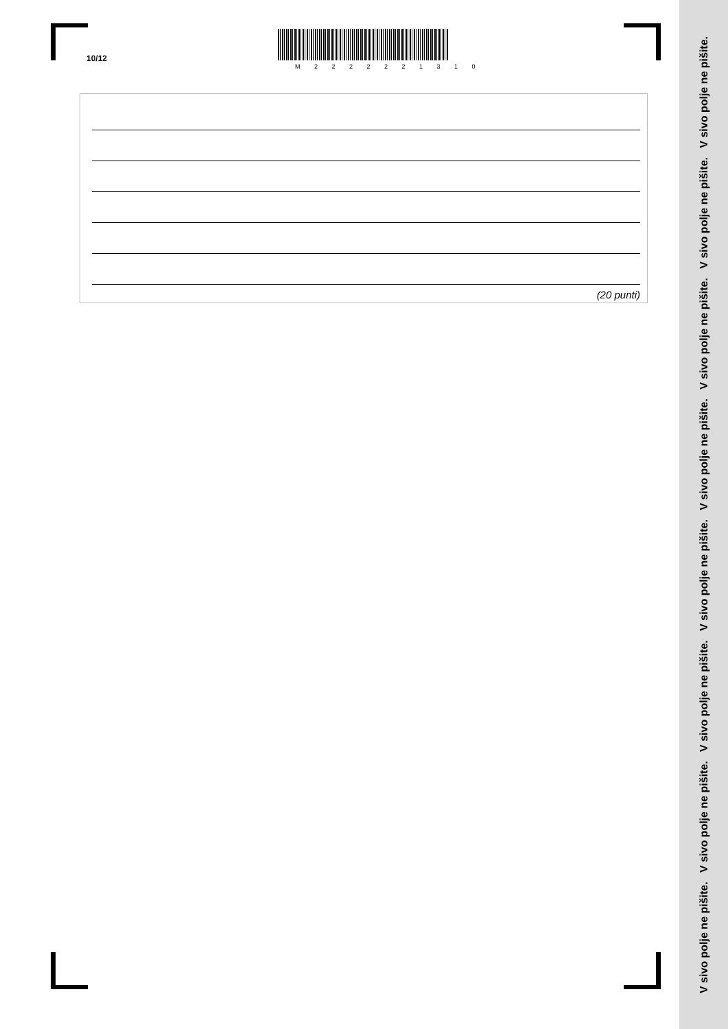10/12
M 2 2 2 2 2 2 1 3 1 0
(20 punti)
V sivo polje ne pišite. V sivo polje ne pišite. V sivo polje ne pišite. V sivo polje ne pišite. V sivo polje ne pišite. V sivo polje ne pišite. V sivo polje ne pišite. V sivo polje ne pišite.